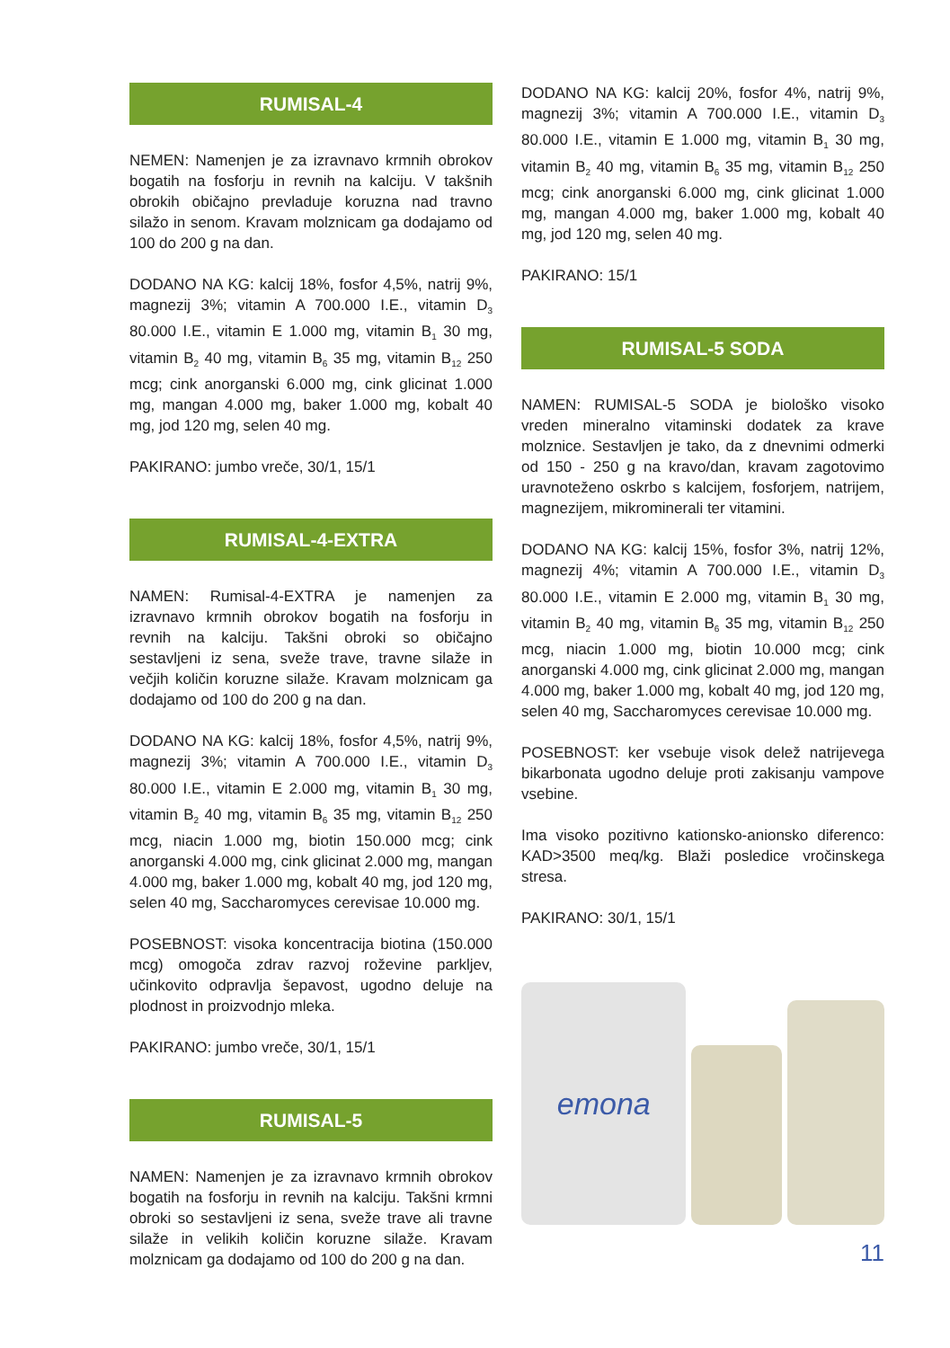RUMISAL-4
NEMEN: Namenjen je za izravnavo krmnih obrokov bogatih na fosforju in revnih na kalciju. V takšnih obrokih običajno prevladuje koruzna nad travno silažo in senom. Kravam molznicam ga dodajamo od 100 do 200 g na dan.
DODANO NA KG: kalcij 18%, fosfor 4,5%, natrij 9%, magnezij 3%; vitamin A 700.000 I.E., vitamin D<sub>3</sub> 80.000 I.E., vitamin E 1.000 mg, vitamin B<sub>1</sub> 30 mg, vitamin B<sub>2</sub> 40 mg, vitamin B<sub>6</sub> 35 mg, vitamin B<sub>12</sub> 250 mcg; cink anorganski 6.000 mg, cink glicinat 1.000 mg, mangan 4.000 mg, baker 1.000 mg, kobalt 40 mg, jod 120 mg, selen 40 mg.
PAKIRANO: jumbo vreče, 30/1, 15/1
RUMISAL-4-EXTRA
NAMEN: Rumisal-4-EXTRA je namenjen za izravnavo krmnih obrokov bogatih na fosforju in revnih na kalciju. Takšni obroki so običajno sestavljeni iz sena, sveže trave, travne silaže in večjih količin koruzne silaže. Kravam molznicam ga dodajamo od 100 do 200 g na dan.
DODANO NA KG: kalcij 18%, fosfor 4,5%, natrij 9%, magnezij 3%; vitamin A 700.000 I.E., vitamin D<sub>3</sub> 80.000 I.E., vitamin E 2.000 mg, vitamin B<sub>1</sub> 30 mg, vitamin B<sub>2</sub> 40 mg, vitamin B<sub>6</sub> 35 mg, vitamin B<sub>12</sub> 250 mcg, niacin 1.000 mg, biotin 150.000 mcg; cink anorganski 4.000 mg, cink glicinat 2.000 mg, mangan 4.000 mg, baker 1.000 mg, kobalt 40 mg, jod 120 mg, selen 40 mg, Saccharomyces cerevisae 10.000 mg.
POSEBNOST: visoka koncentracija biotina (150.000 mcg) omogoča zdrav razvoj roževine parkljev, učinkovito odpravlja šepavost, ugodno deluje na plodnost in proizvodnjo mleka.
PAKIRANO: jumbo vreče, 30/1, 15/1
RUMISAL-5
NAMEN: Namenjen je za izravnavo krmnih obrokov bogatih na fosforju in revnih na kalciju. Takšni krmni obroki so sestavljeni iz sena, sveže trave ali travne silaže in velikih količin koruzne silaže. Kravam molznicam ga dodajamo od 100 do 200 g na dan.
DODANO NA KG: kalcij 20%, fosfor 4%, natrij 9%, magnezij 3%; vitamin A 700.000 I.E., vitamin D<sub>3</sub> 80.000 I.E., vitamin E 1.000 mg, vitamin B<sub>1</sub> 30 mg, vitamin B<sub>2</sub> 40 mg, vitamin B<sub>6</sub> 35 mg, vitamin B<sub>12</sub> 250 mcg; cink anorganski 6.000 mg, cink glicinat 1.000 mg, mangan 4.000 mg, baker 1.000 mg, kobalt 40 mg, jod 120 mg, selen 40 mg.
PAKIRANO: 15/1
RUMISAL-5 SODA
NAMEN: RUMISAL-5 SODA je biološko visoko vreden mineralno vitaminski dodatek za krave molznice. Sestavljen je tako, da z dnevnimi odmerki od 150 - 250 g na kravo/dan, kravam zagotovimo uravnoteženo oskrbo s kalcijem, fosforjem, natrijem, magnezijem, mikrominerali ter vitamini.
DODANO NA KG: kalcij 15%, fosfor 3%, natrij 12%, magnezij 4%; vitamin A 700.000 I.E., vitamin D<sub>3</sub> 80.000 I.E., vitamin E 2.000 mg, vitamin B<sub>1</sub> 30 mg, vitamin B<sub>2</sub> 40 mg, vitamin B<sub>6</sub> 35 mg, vitamin B<sub>12</sub> 250 mcg, niacin 1.000 mg, biotin 10.000 mcg; cink anorganski 4.000 mg, cink glicinat 2.000 mg, mangan 4.000 mg, baker 1.000 mg, kobalt 40 mg, jod 120 mg, selen 40 mg, Saccharomyces cerevisae 10.000 mg.
POSEBNOST: ker vsebuje visok delež natrijevega bikarbonata ugodno deluje proti zakisanju vampove vsebine.
Ima visoko pozitivno kationsko-anionsko diferenco: KAD>3500 meq/kg. Blaži posledice vročinskega stresa.
PAKIRANO: 30/1, 15/1
emona
11